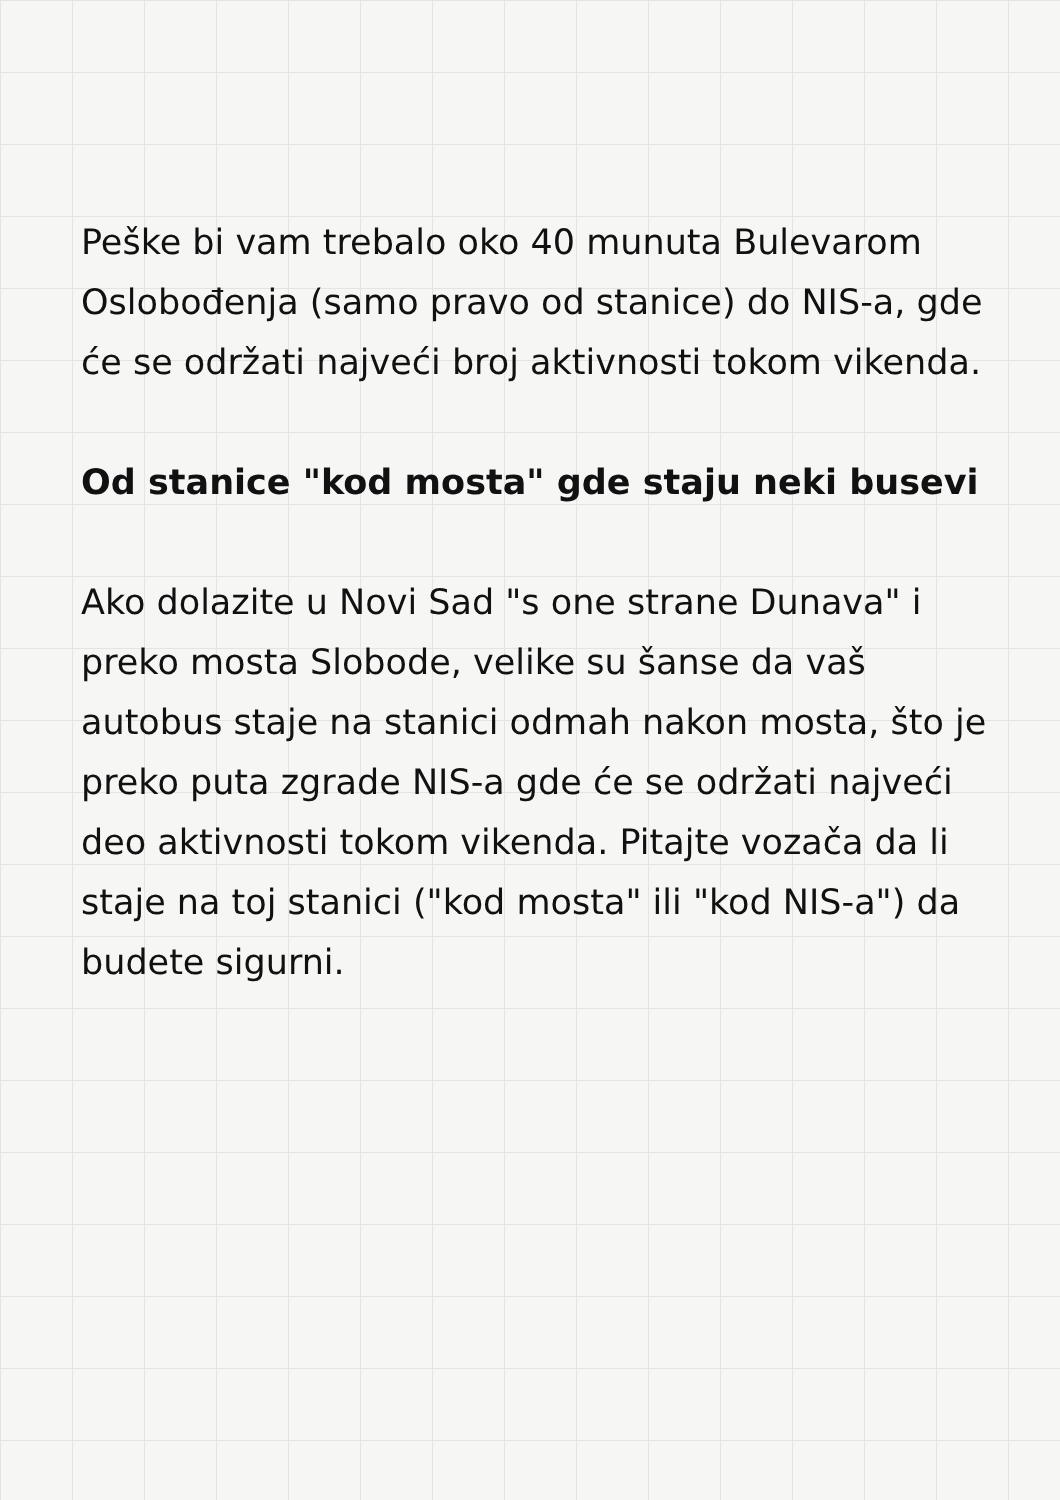Peške bi vam trebalo oko 40 munuta Bulevarom Oslobođenja (samo pravo od stanice) do NIS-a, gde će se održati najveći broj aktivnosti tokom vikenda.
Od stanice "kod mosta" gde staju neki busevi
Ako dolazite u Novi Sad "s one strane Dunava" i preko mosta Slobode, velike su šanse da vaš autobus staje na stanici odmah nakon mosta, što je preko puta zgrade NIS-a gde će se održati najveći deo aktivnosti tokom vikenda. Pitajte vozača da li staje na toj stanici ("kod mosta" ili "kod NIS-a") da budete sigurni.